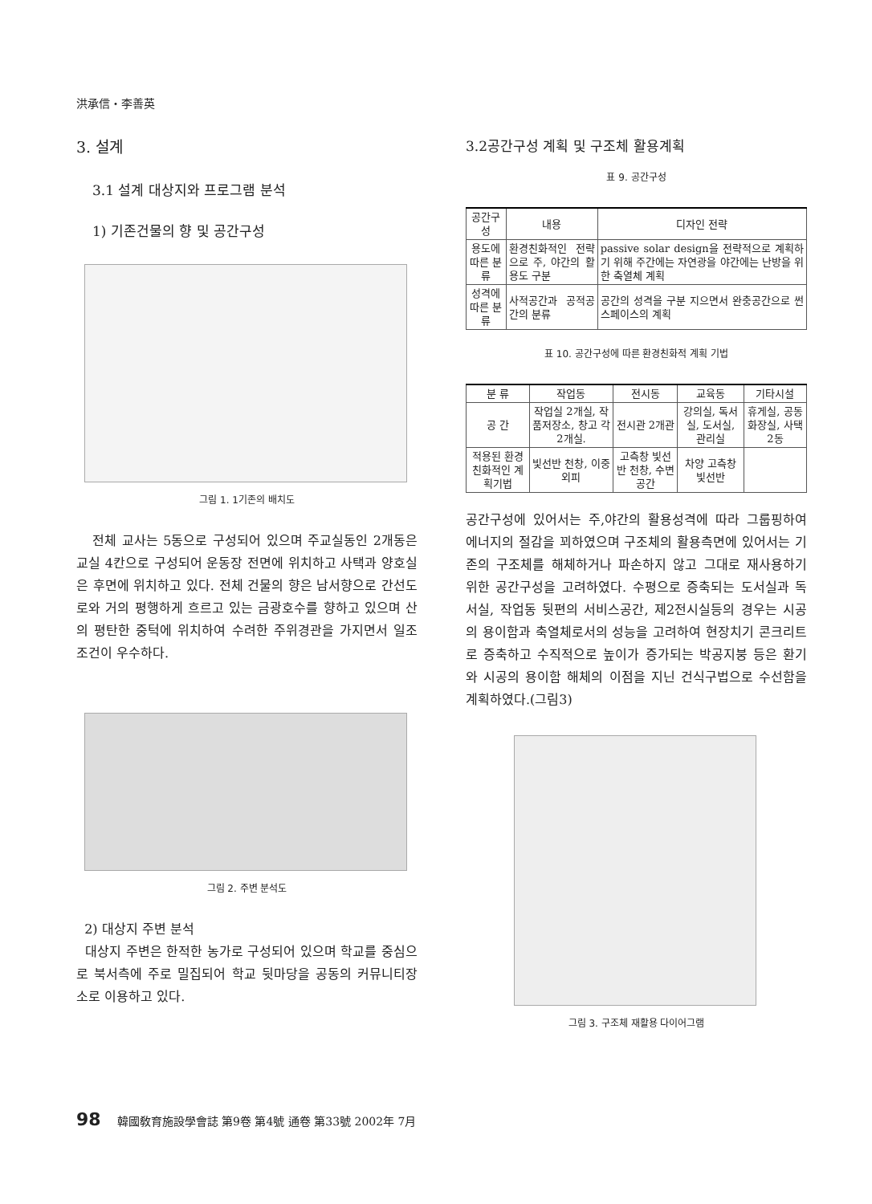洪承信・李善英
3. 설계
3.1 설계 대상지와 프로그램 분석
1) 기존건물의 향 및 공간구성
그림 1. 1기존의 배치도
전체 교사는 5동으로 구성되어 있으며 주교실동인 2개동은 교실 4칸으로 구성되어 운동장 전면에 위치하고 사택과 양호실은 후면에 위치하고 있다. 전체 건물의 향은 남서향으로 간선도로와 거의 평행하게 흐르고 있는 금광호수를 향하고 있으며 산의 평탄한 중턱에 위치하여 수려한 주위경관을 가지면서 일조조건이 우수하다.
그림 2. 주변 분석도
2) 대상지 주변 분석
대상지 주변은 한적한 농가로 구성되어 있으며 학교를 중심으로 북서측에 주로 밀집되어 학교 뒷마당을 공동의 커뮤니티장소로 이용하고 있다.
3.2공간구성 계획 및 구조체 활용계획
표 9. 공간구성
| 공간구성 | 내용 | 디자인 전략 |
| --- | --- | --- |
| 용도에 따른 분류 | 환경친화적인 전략으로 주, 야간의 활용도 구분 | passive solar design을 전략적으로 계획하기 위해 주간에는 자연광을 야간에는 난방을 위한 축열체 계획 |
| 성격에 따른 분류 | 사적공간과 공적공간의 분류 | 공간의 성격을 구분 지으면서 완충공간으로 썬 스페이스의 계획 |
표 10. 공간구성에 따른 환경친화적 계획 기법
| 분 류 | 작업동 | 전시동 | 교육동 | 기타시설 |
| --- | --- | --- | --- | --- |
| 공 간 | 작업실 2개실, 작품저장소, 창고 각2개실. | 전시관 2개관 | 강의실, 독서실, 도서실, 관리실 | 휴게실, 공동화장실, 사택2동 |
| 적용된 환경친화적인 계획기법 | 빛선반 천창, 이중외피 | 고측창 빛선반 천창, 수변공간 | 차양 고측창 빛선반 | |
공간구성에 있어서는 주,야간의 활용성격에 따라 그룹핑하여 에너지의 절감을 꾀하였으며 구조체의 활용측면에 있어서는 기존의 구조체를 해체하거나 파손하지 않고 그대로 재사용하기 위한 공간구성을 고려하였다. 수평으로 증축되는 도서실과 독서실, 작업동 뒷편의 서비스공간, 제2전시실등의 경우는 시공의 용이함과 축열체로서의 성능을 고려하여 현장치기 콘크리트로 증축하고 수직적으로 높이가 증가되는 박공지붕 등은 환기와 시공의 용이함 해체의 이점을 지닌 건식구법으로 수선함을 계획하였다.(그림3)
그림 3. 구조체 재활용 다이어그램
98 韓國敎育施設學會誌 第9卷 第4號 通卷 第33號 2002年 7月